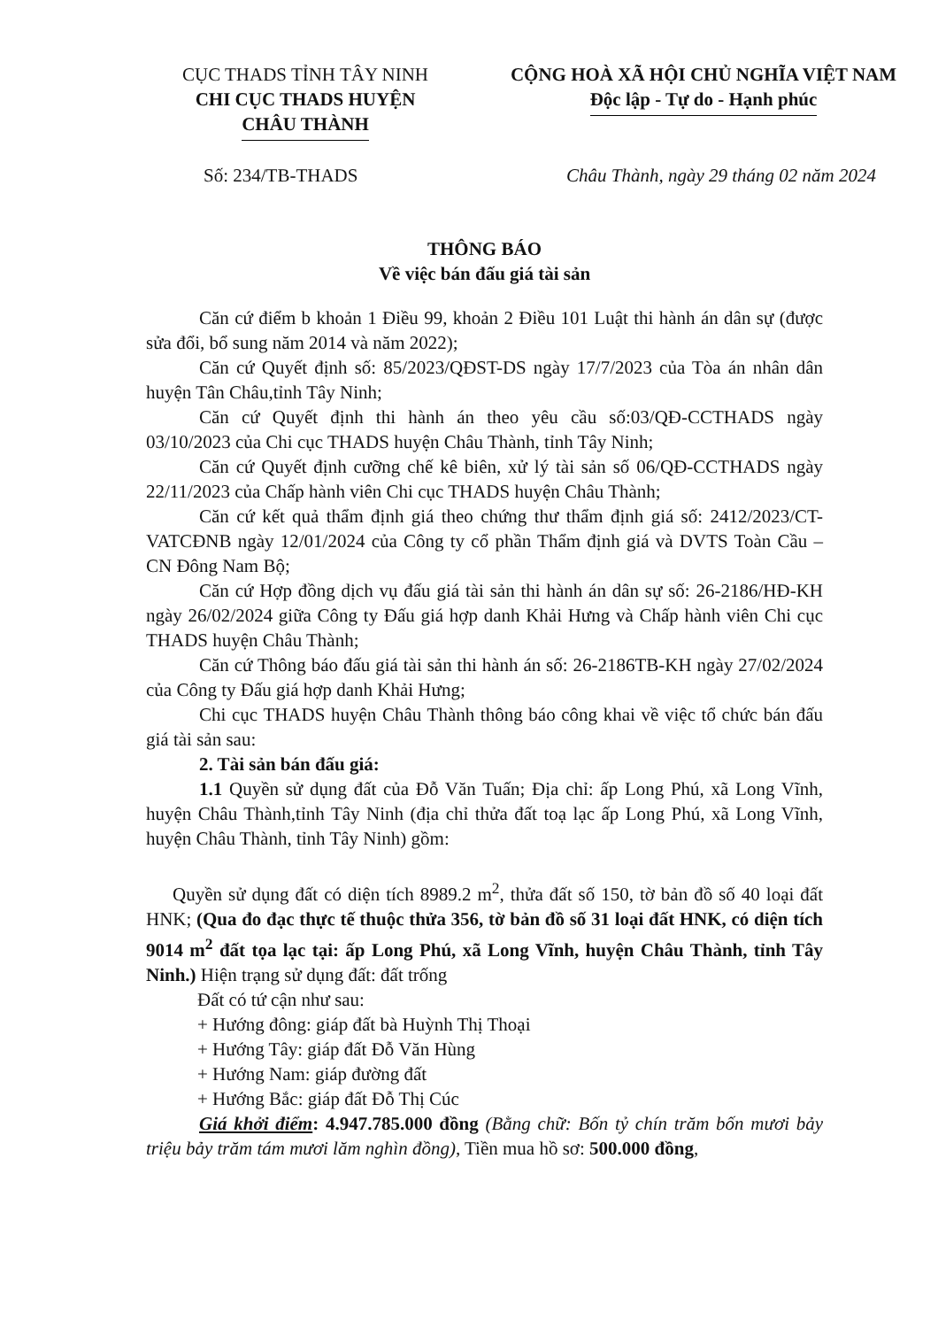CỤC THADS TỈNH TÂY NINH
CHI CỤC THADS HUYỆN
CHÂU THÀNH
CỘNG HOÀ XÃ HỘI CHỦ NGHĨA VIỆT NAM
Độc lập - Tự do - Hạnh phúc
Số: 234/TB-THADS Châu Thành, ngày 29 tháng 02 năm 2024
THÔNG BÁO
Về việc bán đấu giá tài sản
Căn cứ điểm b khoản 1 Điều 99, khoản 2 Điều 101 Luật thi hành án dân sự (được sửa đổi, bổ sung năm 2014 và năm 2022);
Căn cứ Quyết định số: 85/2023/QĐST-DS ngày 17/7/2023 của Tòa án nhân dân huyện Tân Châu,tỉnh Tây Ninh;
Căn cứ Quyết định thi hành án theo yêu cầu số:03/QĐ-CCTHADS ngày 03/10/2023 của Chi cục THADS huyện Châu Thành, tỉnh Tây Ninh;
Căn cứ Quyết định cưỡng chế kê biên, xử lý tài sản số 06/QĐ-CCTHADS ngày 22/11/2023 của Chấp hành viên Chi cục THADS huyện Châu Thành;
Căn cứ kết quả thẩm định giá theo chứng thư thẩm định giá số: 2412/2023/CT-VATCĐNB ngày 12/01/2024 của Công ty cổ phần Thẩm định giá và DVTS Toàn Cầu – CN Đông Nam Bộ;
Căn cứ Hợp đồng dịch vụ đấu giá tài sản thi hành án dân sự số: 26-2186/HĐ-KH ngày 26/02/2024 giữa Công ty Đấu giá hợp danh Khải Hưng và Chấp hành viên Chi cục THADS huyện Châu Thành;
Căn cứ Thông báo đấu giá tài sản thi hành án số: 26-2186TB-KH ngày 27/02/2024 của Công ty Đấu giá hợp danh Khải Hưng;
Chi cục THADS huyện Châu Thành thông báo công khai về việc tổ chức bán đấu giá tài sản sau:
2. Tài sản bán đấu giá:
1.1 Quyền sử dụng đất của Đỗ Văn Tuấn; Địa chỉ: ấp Long Phú, xã Long Vĩnh, huyện Châu Thành,tỉnh Tây Ninh (địa chỉ thửa đất toạ lạc ấp Long Phú, xã Long Vĩnh, huyện Châu Thành, tỉnh Tây Ninh) gồm:
Quyền sử dụng đất có diện tích 8989.2 m<sup>2</sup>, thửa đất số 150, tờ bản đồ số 40 loại đất HNK; (Qua đo đạc thực tế thuộc thửa 356, tờ bản đồ số 31 loại đất HNK, có diện tích 9014 m<sup>2</sup> đất tọa lạc tại: ấp Long Phú, xã Long Vĩnh, huyện Châu Thành, tỉnh Tây Ninh.) Hiện trạng sử dụng đất: đất trống
Đất có tứ cận như sau:
+ Hướng đông: giáp đất bà Huỳnh Thị Thoại
+ Hướng Tây: giáp đất Đỗ Văn Hùng
+ Hướng Nam: giáp đường đất
+ Hướng Bắc: giáp đất Đỗ Thị Cúc
Giá khởi điểm: 4.947.785.000 đồng (Bằng chữ: Bốn tỷ chín trăm bốn mươi bảy triệu bảy trăm tám mươi lăm nghìn đồng), Tiền mua hồ sơ: 500.000 đồng,